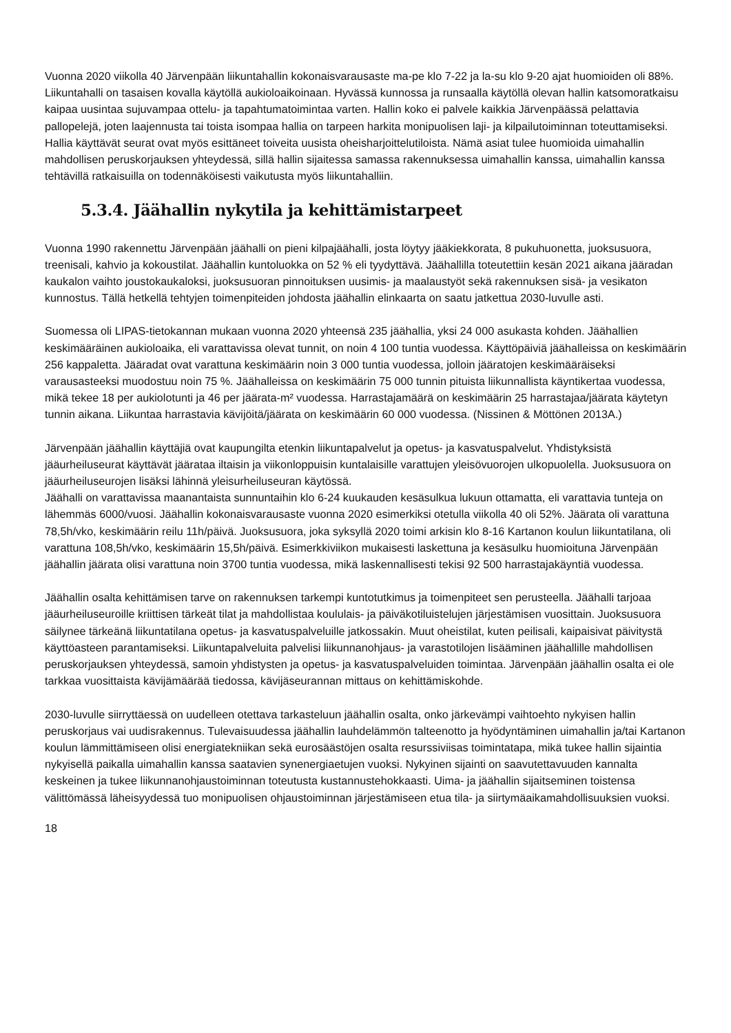Vuonna 2020 viikolla 40 Järvenpään liikuntahallin kokonaisvarausaste ma-pe klo 7-22 ja la-su klo 9-20 ajat huomioiden oli 88%. Liikuntahalli on tasaisen kovalla käytöllä aukioloaikoinaan. Hyvässä kunnossa ja runsaalla käytöllä olevan hallin katsomoratkaisu kaipaa uusintaa sujuvampaa ottelu- ja tapahtumatoimintaa varten. Hallin koko ei palvele kaikkia Järvenpäässä pelattavia pallopelejä, joten laajennusta tai toista isompaa hallia on tarpeen harkita monipuolisen laji- ja kilpailutoiminnan toteuttamiseksi. Hallia käyttävät seurat ovat myös esittäneet toiveita uusista oheisharjoittelutiloista. Nämä asiat tulee huomioida uimahallin mahdollisen peruskorjauksen yhteydessä, sillä hallin sijaitessa samassa rakennuksessa uimahallin kanssa, uimahallin kanssa tehtävillä ratkaisuilla on todennäköisesti vaikutusta myös liikuntahalliin.
5.3.4. Jäähallin nykytila ja kehittämistarpeet
Vuonna 1990 rakennettu Järvenpään jäähalli on pieni kilpajäähalli, josta löytyy jääkiekkorata, 8 pukuhuonetta, juoksusuora, treenisali, kahvio ja kokoustilat. Jäähallin kuntoluokka on 52 % eli tyydyttävä. Jäähallilla toteutettiin kesän 2021 aikana jääradan kaukalon vaihto joustokaukaloksi, juoksusuoran pinnoituksen uusimis- ja maalaustyöt sekä rakennuksen sisä- ja vesikaton kunnostus. Tällä hetkellä tehtyjen toimenpiteiden johdosta jäähallin elinkaarta on saatu jatkettua 2030-luvulle asti.
Suomessa oli LIPAS-tietokannan mukaan vuonna 2020 yhteensä 235 jäähallia, yksi 24 000 asukasta kohden. Jäähallien keskimääräinen aukioloaika, eli varattavissa olevat tunnit, on noin 4 100 tuntia vuodessa. Käyttöpäiviä jäähalleissa on keskimäärin 256 kappaletta. Jääradat ovat varattuna keskimäärin noin 3 000 tuntia vuodessa, jolloin jääratojen keskimääräiseksi varausasteeksi muodostuu noin 75 %. Jäähalleissa on keskimäärin 75 000 tunnin pituista liikunnallista käyntikertaa vuodessa, mikä tekee 18 per aukiolotunti ja 46 per jäärata-m² vuodessa. Harrastajamäärä on keskimäärin 25 harrastajaa/jäärata käytetyn tunnin aikana. Liikuntaa harrastavia kävijöitä/jäärata on keskimäärin 60 000 vuodessa. (Nissinen & Möttönen 2013A.)
Järvenpään jäähallin käyttäjiä ovat kaupungilta etenkin liikuntapalvelut ja opetus- ja kasvatuspalvelut. Yhdistyksistä jääurheiluseurat käyttävät jäärataa iltaisin ja viikonloppuisin kuntalaisille varattujen yleisövuorojen ulkopuolella. Juoksusuora on jääurheiluseurojen lisäksi lähinnä yleisurheiluseuran käytössä.
Jäähalli on varattavissa maanantaista sunnuntaihin klo 6-24 kuukauden kesäsulkua lukuun ottamatta, eli varattavia tunteja on lähemmäs 6000/vuosi. Jäähallin kokonaisvarausaste vuonna 2020 esimerkiksi otetulla viikolla 40 oli 52%. Jäärata oli varattuna 78,5h/vko, keskimäärin reilu 11h/päivä. Juoksusuora, joka syksyllä 2020 toimi arkisin klo 8-16 Kartanon koulun liikuntatilana, oli varattuna 108,5h/vko, keskimäärin 15,5h/päivä. Esimerkkiviikon mukaisesti laskettuna ja kesäsulku huomioituna Järvenpään jäähallin jäärata olisi varattuna noin 3700 tuntia vuodessa, mikä laskennallisesti tekisi 92 500 harrastajakäyntiä vuodessa.
Jäähallin osalta kehittämisen tarve on rakennuksen tarkempi kuntotutkimus ja toimenpiteet sen perusteella. Jäähalli tarjoaa jääurheiluseuroille kriittisen tärkeät tilat ja mahdollistaa koululais- ja päiväkotiluistelujen järjestämisen vuosittain. Juoksusuora säilynee tärkeänä liikuntatilana opetus- ja kasvatuspalveluille jatkossakin. Muut oheistilat, kuten peilisali, kaipaisivat päivitystä käyttöasteen parantamiseksi. Liikuntapalveluita palvelisi liikunnanohjaus- ja varastotilojen lisääminen jäähallille mahdollisen peruskorjauksen yhteydessä, samoin yhdistysten ja opetus- ja kasvatuspalveluiden toimintaa. Järvenpään jäähallin osalta ei ole tarkkaa vuosittaista kävijämäärää tiedossa, kävijäseurannan mittaus on kehittämiskohde.
2030-luvulle siirryttäessä on uudelleen otettava tarkasteluun jäähallin osalta, onko järkevämpi vaihtoehto nykyisen hallin peruskorjaus vai uudisrakennus. Tulevaisuudessa jäähallin lauhdelämmön talteenotto ja hyödyntäminen uimahallin ja/tai Kartanon koulun lämmittämiseen olisi energiatekniikan sekä eurosäästöjen osalta resurssiviisas toimintatapa, mikä tukee hallin sijaintia nykyisellä paikalla uimahallin kanssa saatavien synenergiaetujen vuoksi. Nykyinen sijainti on saavutettavuuden kannalta keskeinen ja tukee liikunnanohjaustoiminnan toteutusta kustannustehokkaasti. Uima- ja jäähallin sijaitseminen toistensa välittömässä läheisyydessä tuo monipuolisen ohjaustoiminnan järjestämiseen etua tila- ja siirtymäaikamahdollisuuksien vuoksi.
18